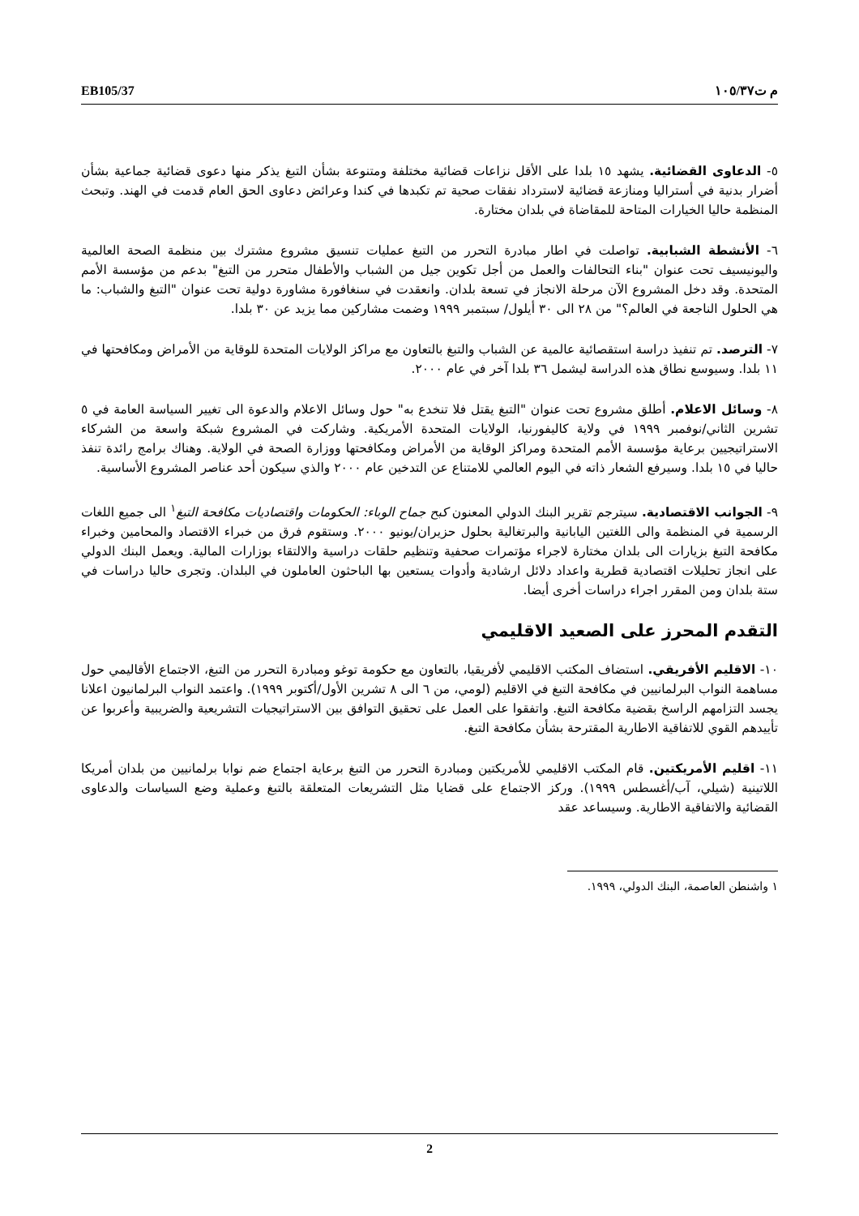EB105/37 م ت١٠٥/٣٧
٥- الدعاوى القضائية. يشهد ١٥ بلدا على الأقل نزاعات قضائية مختلفة ومتنوعة بشأن التبغ يذكر منها دعوى قضائية جماعية بشأن أضرار بدنية في أستراليا ومنازعة قضائية لاسترداد نفقات صحية تم تكبدها في كندا وعرائض دعاوى الحق العام قدمت في الهند. وتبحث المنظمة حاليا الخيارات المتاحة للمقاضاة في بلدان مختارة.
٦- الأنشطة الشبابية. تواصلت في اطار مبادرة التحرر من التبغ عمليات تنسيق مشروع مشترك بين منظمة الصحة العالمية واليونيسيف تحت عنوان "بناء التحالفات والعمل من أجل تكوين جيل من الشباب والأطفال متحرر من التبغ" بدعم من مؤسسة الأمم المتحدة. وقد دخل المشروع الآن مرحلة الانجاز في تسعة بلدان. وانعقدت في سنغافورة مشاورة دولية تحت عنوان "التبغ والشباب: ما هي الحلول الناجعة في العالم؟" من ٢٨ الى ٣٠ أيلول/ سبتمبر ١٩٩٩ وضمت مشاركين مما يزيد عن ٣٠ بلدا.
٧- الترصد. تم تنفيذ دراسة استقصائية عالمية عن الشباب والتبغ بالتعاون مع مراكز الولايات المتحدة للوقاية من الأمراض ومكافحتها في ١١ بلدا. وسيوسع نطاق هذه الدراسة ليشمل ٣٦ بلدا آخر في عام ٢٠٠٠.
٨- وسائل الاعلام. أطلق مشروع تحت عنوان "التبغ يقتل فلا تنخدع به" حول وسائل الاعلام والدعوة الى تغيير السياسة العامة في ٥ تشرين الثاني/نوفمبر ١٩٩٩ في ولاية كاليفورنيا، الولايات المتحدة الأمريكية. وشاركت في المشروع شبكة واسعة من الشركاء الاستراتيجيين برعاية مؤسسة الأمم المتحدة ومراكز الوقاية من الأمراض ومكافحتها ووزارة الصحة في الولاية. وهناك برامج رائدة تنفذ حاليا في ١٥ بلدا. وسيرفع الشعار ذاته في اليوم العالمي للامتناع عن التدخين عام ٢٠٠٠ والذي سيكون أحد عناصر المشروع الأساسية.
٩- الجوانب الاقتصادية. سيترجم تقرير البنك الدولي المعنون كبح جماح الوباء: الحكومات واقتصاديات مكافحة التبغ<sup>١</sup> الى جميع اللغات الرسمية في المنظمة والى اللغتين اليابانية والبرتغالية بحلول حزيران/يونيو ٢٠٠٠. وستقوم فرق من خبراء الاقتصاد والمحامين وخبراء مكافحة التبغ بزيارات الى بلدان مختارة لاجراء مؤتمرات صحفية وتنظيم حلقات دراسية والالتقاء بوزارات المالية. ويعمل البنك الدولي على انجاز تحليلات اقتصادية قطرية واعداد دلائل ارشادية وأدوات يستعين بها الباحثون العاملون في البلدان. وتجرى حاليا دراسات في ستة بلدان ومن المقرر اجراء دراسات أخرى أيضا.
التقدم المحرز على الصعيد الاقليمي
١٠- الاقليم الأفريقي. استضاف المكتب الاقليمي لأفريقيا، بالتعاون مع حكومة توغو ومبادرة التحرر من التبغ، الاجتماع الأقاليمي حول مساهمة النواب البرلمانيين في مكافحة التبغ في الاقليم (لومي، من ٦ الى ٨ تشرين الأول/أكتوبر ١٩٩٩). واعتمد النواب البرلمانيون اعلانا يجسد التزامهم الراسخ بقضية مكافحة التبغ. واتفقوا على العمل على تحقيق التوافق بين الاستراتيجيات التشريعية والضريبية وأعربوا عن تأييدهم القوي للاتفاقية الاطارية المقترحة بشأن مكافحة التبغ.
١١- اقليم الأمريكتين. قام المكتب الاقليمي للأمريكتين ومبادرة التحرر من التبغ برعاية اجتماع ضم نوابا برلمانيين من بلدان أمريكا اللاتينية (شيلي، آب/أغسطس ١٩٩٩). وركز الاجتماع على قضايا مثل التشريعات المتعلقة بالتبغ وعملية وضع السياسات والدعاوى القضائية والاتفاقية الاطارية. وسيساعد عقد
١ واشنطن العاصمة، البنك الدولي، ١٩٩٩.
2